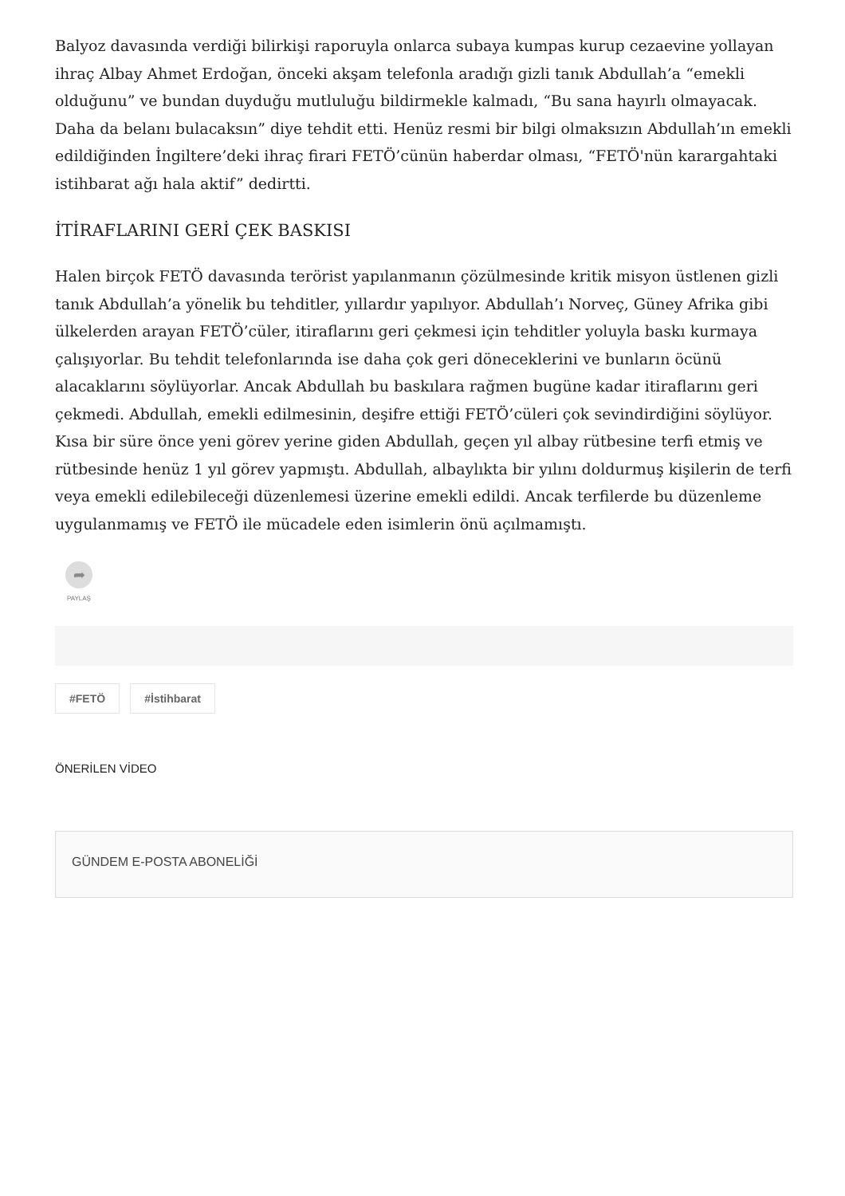Balyoz davasında verdiği bilirkişi raporuyla onlarca subaya kumpas kurup cezaevine yollayan ihraç Albay Ahmet Erdoğan, önceki akşam telefonla aradığı gizli tanık Abdullah’a “emekli olduğunu” ve bundan duyduğu mutluluğu bildirmekle kalmadı, “Bu sana hayırlı olmayacak. Daha da belanı bulacaksın” diye tehdit etti. Henüz resmi bir bilgi olmaksızın Abdullah’ın emekli edildiğinden İngiltere’deki ihraç firari FETÖ’cünün haberdar olması, “FETÖ'nün karargahtaki istihbarat ağı hala aktif” dedirtti.
İTİRAFLARINI GERİ ÇEK BASKISI
Halen birçok FETÖ davasında terörist yapılanmanın çözülmesinde kritik misyon üstlenen gizli tanık Abdullah’a yönelik bu tehditler, yıllardır yapılıyor. Abdullah’ı Norveç, Güney Afrika gibi ülkelerden arayan FETÖ’cüler, itiraflarını geri çekmesi için tehditler yoluyla baskı kurmaya çalışıyorlar. Bu tehdit telefonlarında ise daha çok geri döneceklerini ve bunların öcünü alacaklarını söylüyorlar. Ancak Abdullah bu baskılara rağmen bugüne kadar itiraflarını geri çekmedi. Abdullah, emekli edilmesinin, deşifre ettiği FETÖ’cüleri çok sevindirdiğini söylüyor. Kısa bir süre önce yeni görev yerine giden Abdullah, geçen yıl albay rütbesine terfi etmiş ve rütbesinde henüz 1 yıl görev yapmıştı. Abdullah, albaylıkta bir yılını doldurmuş kişilerin de terfi veya emekli edilebileceği düzenlemesi üzerine emekli edildi. Ancak terfilerde bu düzenleme uygulanmamış ve FETÖ ile mücadele eden isimlerin önü açılmamıştı.
➦
PAYLAŞ
#FETÖ #İstihbarat
ÖNERİLEN VİDEO
GÜNDEM E-POSTA ABONELİĞİ